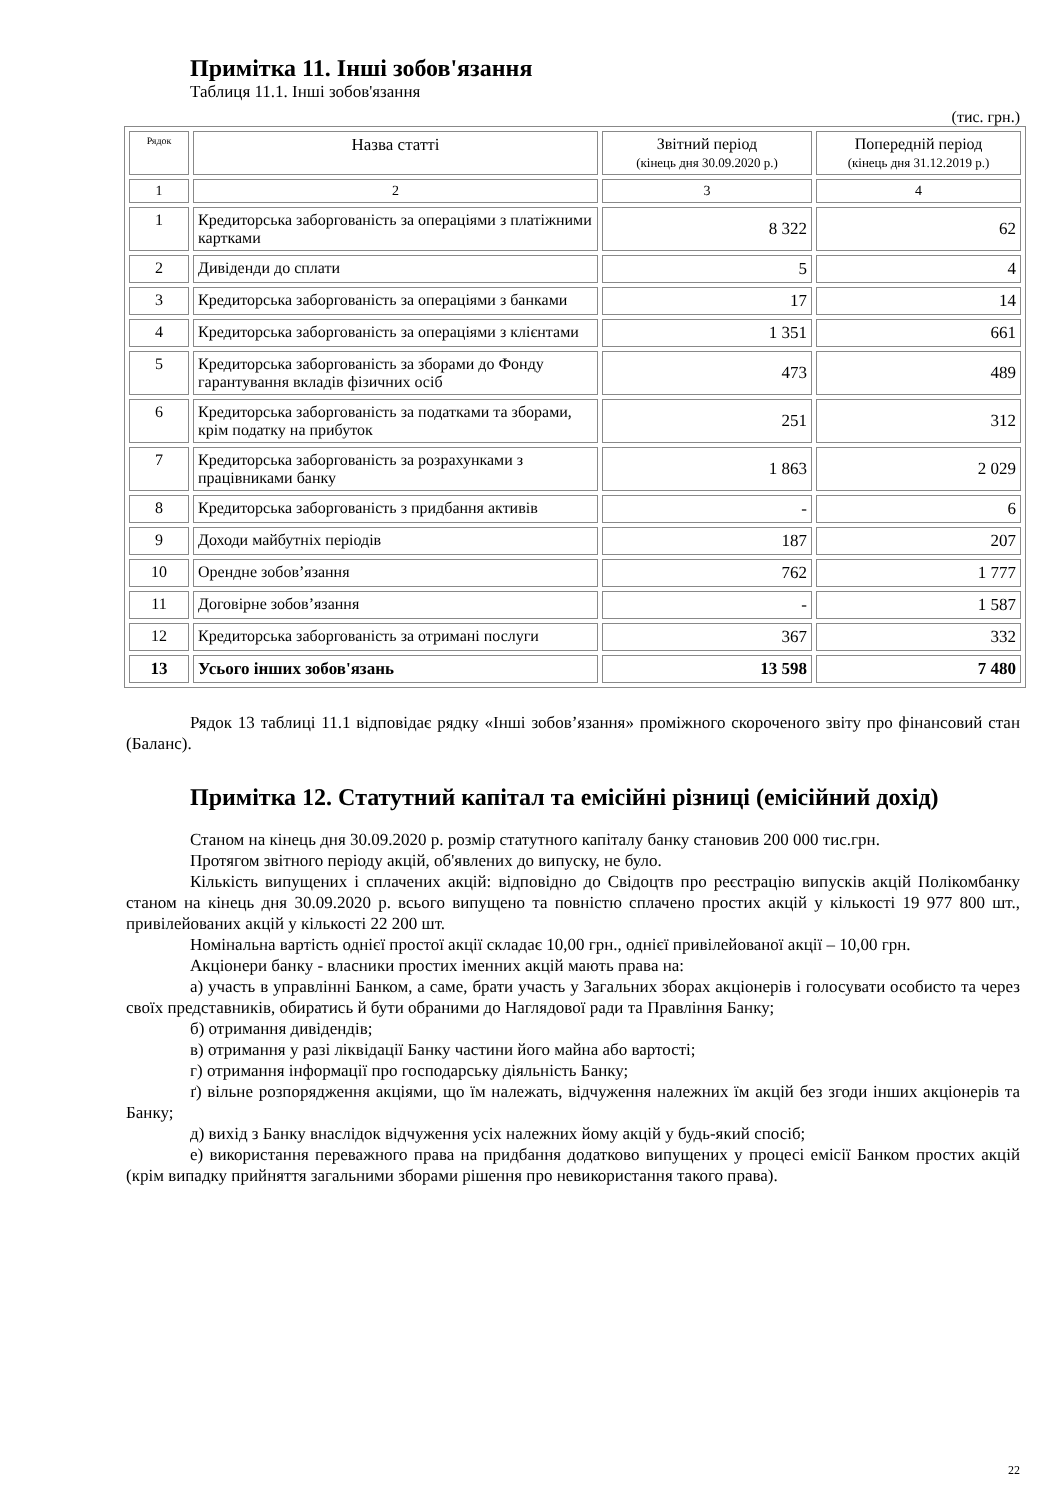Примітка 11. Інші зобов'язання
Таблиця 11.1. Інші зобов'язання
(тис. грн.)
| Рядок | Назва статті | Звітний період (кінець дня 30.09.2020 р.) | Попередній період (кінець дня 31.12.2019 р.) |
| 1 | 2 | 3 | 4 |
| 1 | Кредиторська заборгованість за операціями з платіжними картками | 8 322 | 62 |
| 2 | Дивіденди до сплати | 5 | 4 |
| 3 | Кредиторська заборгованість за операціями з банками | 17 | 14 |
| 4 | Кредиторська заборгованість за операціями з клієнтами | 1 351 | 661 |
| 5 | Кредиторська заборгованість за зборами до Фонду гарантування вкладів фізичних осіб | 473 | 489 |
| 6 | Кредиторська заборгованість за податками та зборами, крім податку на прибуток | 251 | 312 |
| 7 | Кредиторська заборгованість за розрахунками з працівниками банку | 1 863 | 2 029 |
| 8 | Кредиторська заборгованість з придбання активів | - | 6 |
| 9 | Доходи майбутніх періодів | 187 | 207 |
| 10 | Орендне зобов’язання | 762 | 1 777 |
| 11 | Договірне зобов’язання | - | 1 587 |
| 12 | Кредиторська заборгованість за отримані послуги | 367 | 332 |
| 13 | Усього інших зобов'язань | 13 598 | 7 480 |
Рядок 13 таблиці 11.1 відповідає рядку «Інші зобов’язання» проміжного скороченого звіту про фінансовий стан (Баланс).
Примітка 12. Статутний капітал та емісійні різниці (емісійний дохід)
Станом на кінець дня 30.09.2020 р. розмір статутного капіталу банку становив 200 000 тис.грн.
Протягом звітного періоду акцій, об'явлених до випуску, не було.
Кількість випущених і сплачених акцій: відповідно до Свідоцтв про реєстрацію випусків акцій Полікомбанку станом на кінець дня 30.09.2020 р. всього випущено та повністю сплачено простих акцій у кількості 19 977 800 шт., привілейованих акцій у кількості 22 200 шт.
Номінальна вартість однієї простої акції складає 10,00 грн., однієї привілейованої акції – 10,00 грн.
Акціонери банку - власники простих іменних акцій мають права на:
а) участь в управлінні Банком, а саме, брати участь у Загальних зборах акціонерів і голосувати особисто та через своїх представників, обиратись й бути обраними до Наглядової ради та Правління Банку;
б) отримання дивідендів;
в) отримання у разі ліквідації Банку частини його майна або вартості;
г) отримання інформації про господарську діяльність Банку;
ґ) вільне розпорядження акціями, що їм належать, відчуження належних їм акцій без згоди інших акціонерів та Банку;
д) вихід з Банку внаслідок відчуження усіх належних йому акцій у будь-який спосіб;
е) використання переважного права на придбання додатково випущених у процесі емісії Банком простих акцій (крім випадку прийняття загальними зборами рішення про невикористання такого права).
22